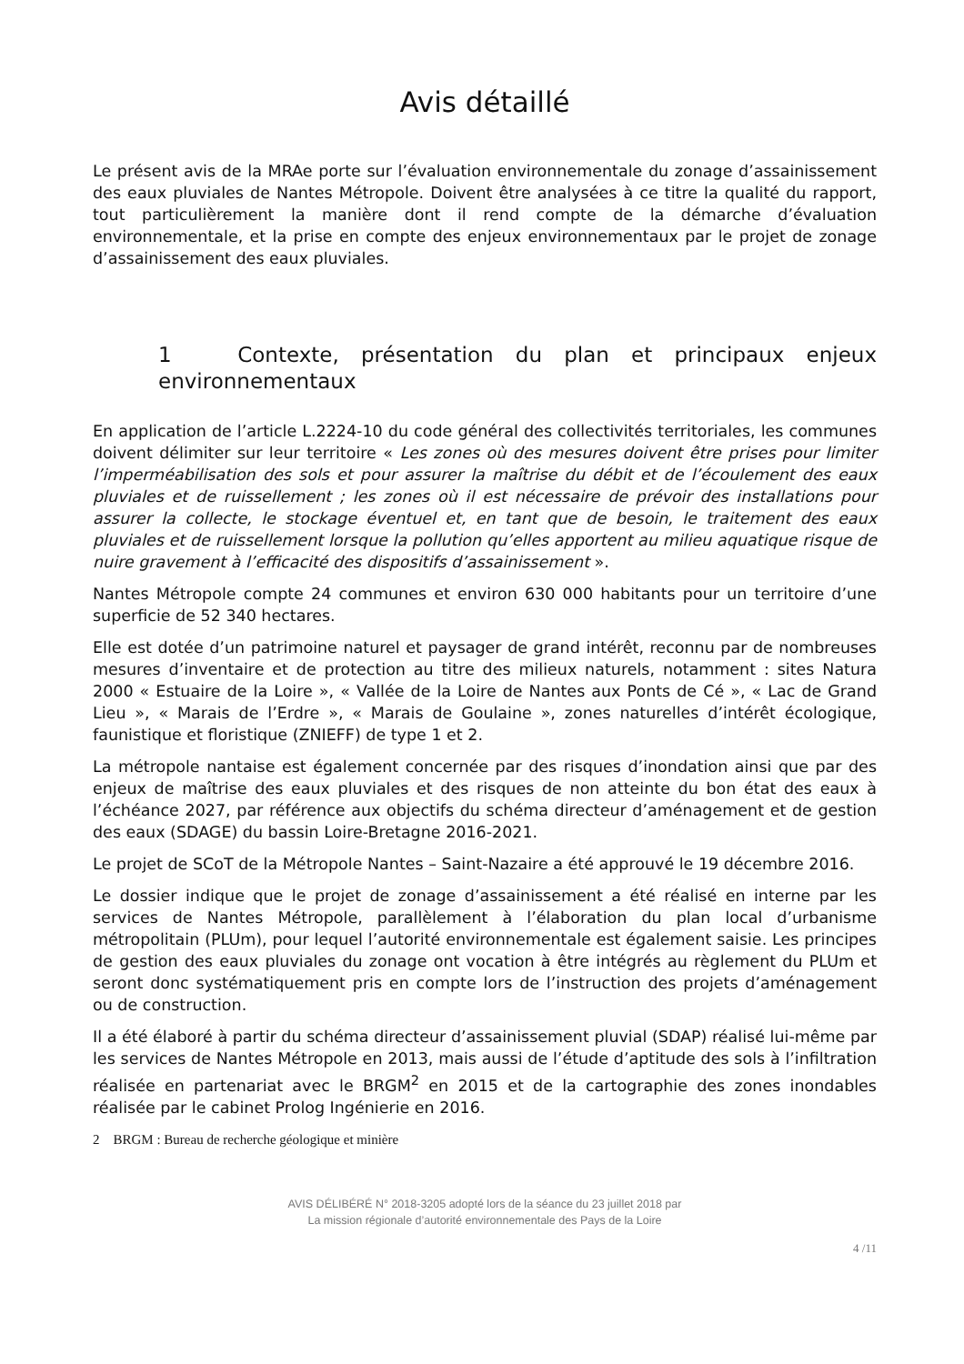Avis détaillé
Le présent avis de la MRAe porte sur l’évaluation environnementale du zonage d’assainissement des eaux pluviales de Nantes Métropole. Doivent être analysées à ce titre la qualité du rapport, tout particulièrement la manière dont il rend compte de la démarche d’évaluation environnementale, et la prise en compte des enjeux environnementaux par le projet de zonage d’assainissement des eaux pluviales.
1 Contexte, présentation du plan et principaux enjeux environnementaux
En application de l’article L.2224-10 du code général des collectivités territoriales, les communes doivent délimiter sur leur territoire « Les zones où des mesures doivent être prises pour limiter l’imperméabilisation des sols et pour assurer la maîtrise du débit et de l’écoulement des eaux pluviales et de ruissellement ; les zones où il est nécessaire de prévoir des installations pour assurer la collecte, le stockage éventuel et, en tant que de besoin, le traitement des eaux pluviales et de ruissellement lorsque la pollution qu’elles apportent au milieu aquatique risque de nuire gravement à l’efficacité des dispositifs d’assainissement ».
Nantes Métropole compte 24 communes et environ 630 000 habitants pour un territoire d’une superficie de 52 340 hectares.
Elle est dotée d’un patrimoine naturel et paysager de grand intérêt, reconnu par de nombreuses mesures d’inventaire et de protection au titre des milieux naturels, notamment : sites Natura 2000 « Estuaire de la Loire », « Vallée de la Loire de Nantes aux Ponts de Cé », « Lac de Grand Lieu », « Marais de l’Erdre », « Marais de Goulaine », zones naturelles d’intérêt écologique, faunistique et floristique (ZNIEFF) de type 1 et 2.
La métropole nantaise est également concernée par des risques d’inondation ainsi que par des enjeux de maîtrise des eaux pluviales et des risques de non atteinte du bon état des eaux à l’échéance 2027, par référence aux objectifs du schéma directeur d’aménagement et de gestion des eaux (SDAGE) du bassin Loire-Bretagne 2016-2021.
Le projet de SCoT de la Métropole Nantes – Saint-Nazaire a été approuvé le 19 décembre 2016.
Le dossier indique que le projet de zonage d’assainissement a été réalisé en interne par les services de Nantes Métropole, parallèlement à l’élaboration du plan local d’urbanisme métropolitain (PLUm), pour lequel l’autorité environnementale est également saisie. Les principes de gestion des eaux pluviales du zonage ont vocation à être intégrés au règlement du PLUm et seront donc systématiquement pris en compte lors de l’instruction des projets d’aménagement ou de construction.
Il a été élaboré à partir du schéma directeur d’assainissement pluvial (SDAP) réalisé lui-même par les services de Nantes Métropole en 2013, mais aussi de l’étude d’aptitude des sols à l’infiltration réalisée en partenariat avec le BRGM<sup>2</sup> en 2015 et de la cartographie des zones inondables réalisée par le cabinet Prolog Ingénierie en 2016.
2 BRGM : Bureau de recherche géologique et minière
AVIS DÉLIBÉRÉ N° 2018-3205 adopté lors de la séance du 23 juillet 2018 par
La mission régionale d’autorité environnementale des Pays de la Loire
4 /11